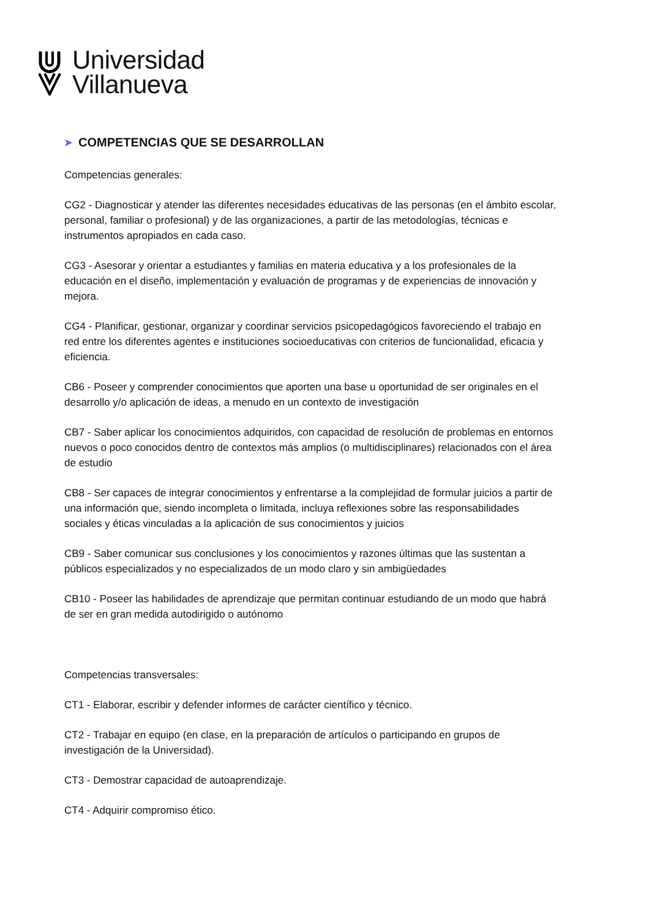Universidad
Villanueva
➤ COMPETENCIAS QUE SE DESARROLLAN
Competencias generales:
CG2 - Diagnosticar y atender las diferentes necesidades educativas de las personas (en el ámbito escolar, personal, familiar o profesional) y de las organizaciones, a partir de las metodologías, técnicas e instrumentos apropiados en cada caso.
CG3 - Asesorar y orientar a estudiantes y familias en materia educativa y a los profesionales de la educación en el diseño, implementación y evaluación de programas y de experiencias de innovación y mejora.
CG4 - Planificar, gestionar, organizar y coordinar servicios psicopedagógicos favoreciendo el trabajo en red entre los diferentes agentes e instituciones socioeducativas con criterios de funcionalidad, eficacia y eficiencia.
CB6 - Poseer y comprender conocimientos que aporten una base u oportunidad de ser originales en el desarrollo y/o aplicación de ideas, a menudo en un contexto de investigación
CB7 - Saber aplicar los conocimientos adquiridos, con capacidad de resolución de problemas en entornos nuevos o poco conocidos dentro de contextos más amplios (o multidisciplinares) relacionados con el área de estudio
CB8 - Ser capaces de integrar conocimientos y enfrentarse a la complejidad de formular juicios a partir de una información que, siendo incompleta o limitada, incluya reflexiones sobre las responsabilidades sociales y éticas vinculadas a la aplicación de sus conocimientos y juicios
CB9 - Saber comunicar sus conclusiones y los conocimientos y razones últimas que las sustentan a públicos especializados y no especializados de un modo claro y sin ambigüedades
CB10 - Poseer las habilidades de aprendizaje que permitan continuar estudiando de un modo que habrá de ser en gran medida autodirigido o autónomo
Competencias transversales:
CT1 - Elaborar, escribir y defender informes de carácter científico y técnico.
CT2 - Trabajar en equipo (en clase, en la preparación de artículos o participando en grupos de investigación de la Universidad).
CT3 - Demostrar capacidad de autoaprendizaje.
CT4 - Adquirir compromiso ético.